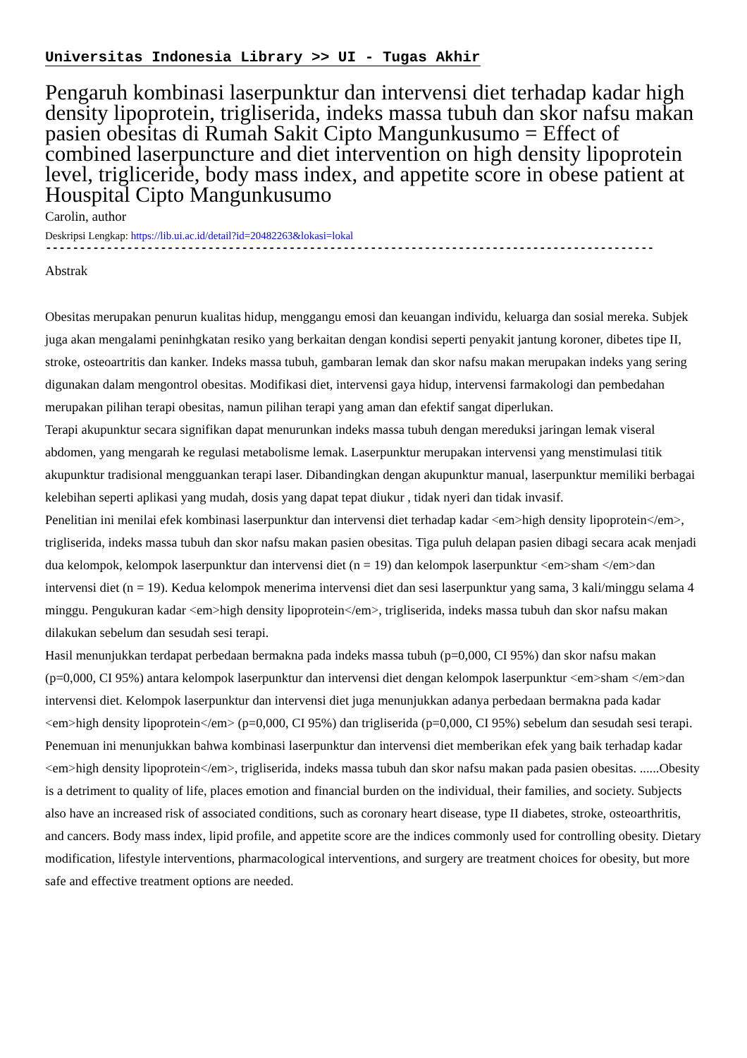Universitas Indonesia Library >> UI - Tugas Akhir
Pengaruh kombinasi laserpunktur dan intervensi diet terhadap kadar high density lipoprotein, trigliserida, indeks massa tubuh dan skor nafsu makan pasien obesitas di Rumah Sakit Cipto Mangunkusumo = Effect of combined laserpuncture and diet intervention on high density lipoprotein level, trigliceride, body mass index, and appetite score in obese patient at Houspital Cipto Mangunkusumo
Carolin, author
Deskripsi Lengkap: https://lib.ui.ac.id/detail?id=20482263&lokasi=lokal
------------------------------------------------------------------------------------------
Abstrak
Obesitas merupakan penurun kualitas hidup, menggangu emosi dan keuangan individu, keluarga dan sosial mereka. Subjek juga akan mengalami peninhgkatan resiko yang berkaitan dengan kondisi seperti penyakit jantung koroner, dibetes tipe II, stroke, osteoartritis dan kanker. Indeks massa tubuh, gambaran lemak dan skor nafsu makan merupakan indeks yang sering digunakan dalam mengontrol obesitas. Modifikasi diet, intervensi gaya hidup, intervensi farmakologi dan pembedahan merupakan pilihan terapi obesitas, namun pilihan terapi yang aman dan efektif sangat diperlukan.
Terapi akupunktur secara signifikan dapat menurunkan indeks massa tubuh dengan mereduksi jaringan lemak viseral abdomen, yang mengarah ke regulasi metabolisme lemak. Laserpunktur merupakan intervensi yang menstimulasi titik akupunktur tradisional mengguankan terapi laser. Dibandingkan dengan akupunktur manual, laserpunktur memiliki berbagai kelebihan seperti aplikasi yang mudah, dosis yang dapat tepat diukur , tidak nyeri dan tidak invasif.
Penelitian ini menilai efek kombinasi laserpunktur dan intervensi diet terhadap kadar <em>high density lipoprotein</em>, trigliserida, indeks massa tubuh dan skor nafsu makan pasien obesitas. Tiga puluh delapan pasien dibagi secara acak menjadi dua kelompok, kelompok laserpunktur dan intervensi diet (n = 19) dan kelompok laserpunktur <em>sham </em>dan intervensi diet (n = 19). Kedua kelompok menerima intervensi diet dan sesi laserpunktur yang sama, 3 kali/minggu selama 4 minggu. Pengukuran kadar <em>high density lipoprotein</em>, trigliserida, indeks massa tubuh dan skor nafsu makan dilakukan sebelum dan sesudah sesi terapi.
Hasil menunjukkan terdapat perbedaan bermakna pada indeks massa tubuh (p=0,000, CI 95%) dan skor nafsu makan (p=0,000, CI 95%) antara kelompok laserpunktur dan intervensi diet dengan kelompok laserpunktur <em>sham </em>dan intervensi diet. Kelompok laserpunktur dan intervensi diet juga menunjukkan adanya perbedaan bermakna pada kadar <em>high density lipoprotein</em> (p=0,000, CI 95%) dan trigliserida (p=0,000, CI 95%) sebelum dan sesudah sesi terapi. Penemuan ini menunjukkan bahwa kombinasi laserpunktur dan intervensi diet memberikan efek yang baik terhadap kadar <em>high density lipoprotein</em>, trigliserida, indeks massa tubuh dan skor nafsu makan pada pasien obesitas. ......Obesity is a detriment to quality of life, places emotion and financial burden on the individual, their families, and society. Subjects also have an increased risk of associated conditions, such as coronary heart disease, type II diabetes, stroke, osteoarthritis, and cancers. Body mass index, lipid profile, and appetite score are the indices commonly used for controlling obesity. Dietary modification, lifestyle interventions, pharmacological interventions, and surgery are treatment choices for obesity, but more safe and effective treatment options are needed.